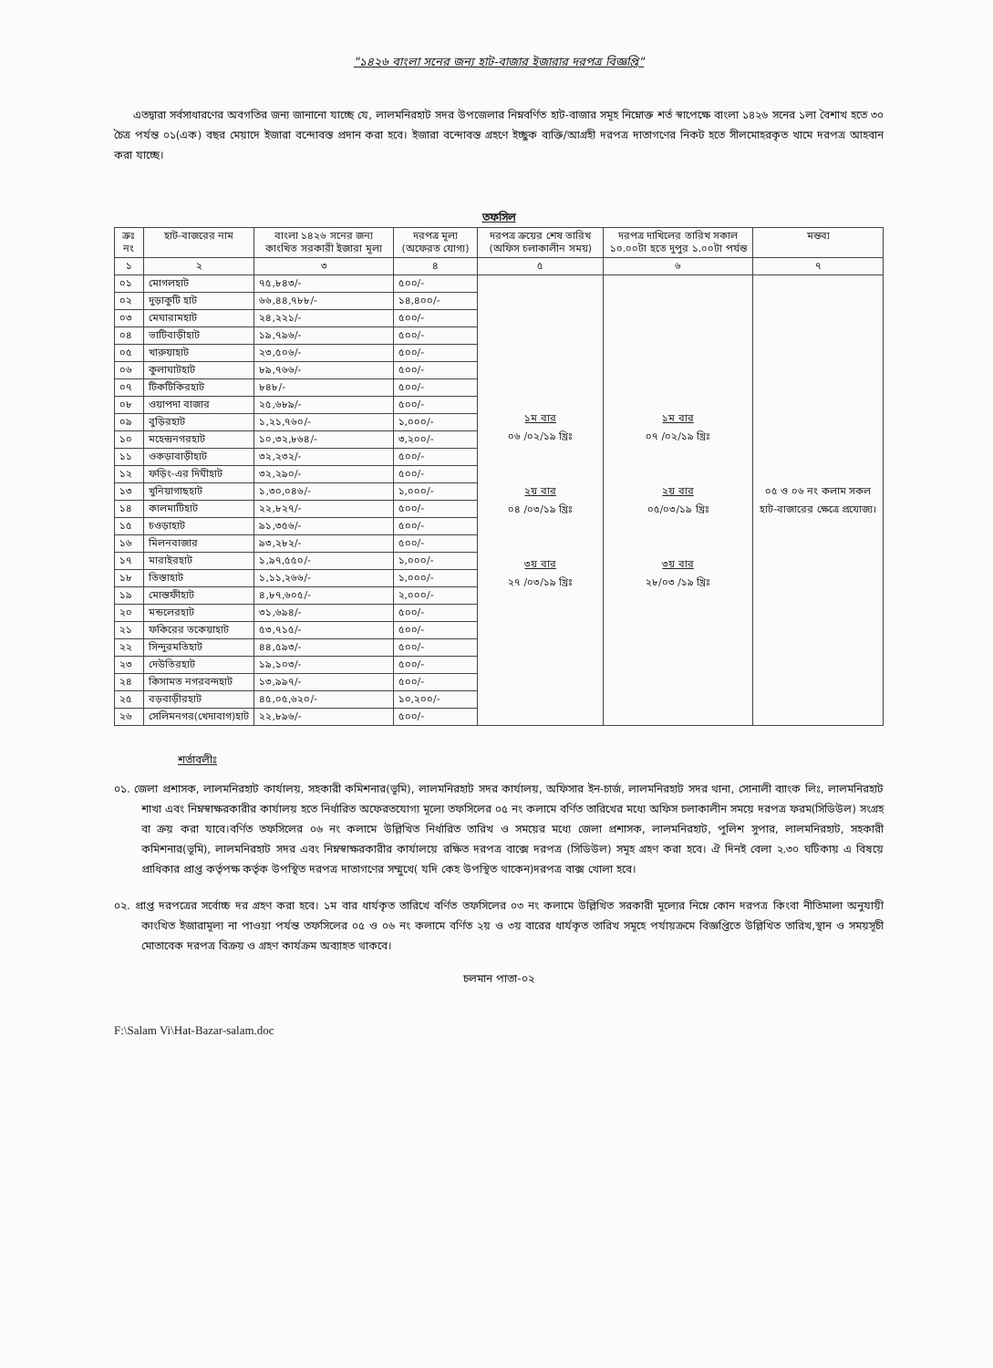"১৪২৬ বাংলা সনের জন্য হাট-বাজার ইজারার দরপত্র বিজ্ঞপ্তি"
এতদ্বারা সর্বসাধারণের অবগতির জন্য জানানো যাচ্ছে যে, লালমনিরহাট সদর উপজেলার নিম্নবর্ণিত হাট-বাজার সমূহ নিম্নোক্ত শর্ত স্বাপেক্ষে বাংলা ১৪২৬ সনের ১লা বৈশাখ হতে ৩০ চৈত্র পর্যন্ত ০১(এক) বছর মেয়াদে ইজারা বন্দোবস্ত প্রদান করা হবে। ইজারা বন্দোবস্ত গ্রহণে ইচ্ছুক ব্যক্তি/আগ্রহী দরপত্র দাতাগণের নিকট হতে সীলমোহরকৃত খামে দরপত্র আহবান করা যাচ্ছে।
তফসিল
| ক্রঃ নং | হাট-বাজরের নাম | বাংলা ১৪২৬ সনের জন্য কাংখিত সরকারী ইজারা মূল্য | দরপত্র মূল্য (অফেরত যোগ্য) | দরপত্র ক্রয়ের শেষ তারিখ (অফিস চলাকালীন সময়) | দরপত্র দাখিলের তারিখ সকাল ১০.০০টা হতে দুপুর ১.০০টা পর্যন্ত | মন্তব্য |
| --- | --- | --- | --- | --- | --- | --- |
| ১ | ২ | ৩ | ৪ | ৫ | ৬ | ৭ |
| ০১ | মোগলহাট | ৭৫,৮৪৩/- | ৫০০/- | ১ম বার ০৬ /০২/১৯ খ্রিঃ ২য় বার ০৪ /০৩/১৯ খ্রিঃ ৩য় বার ২৭ /০৩/১৯ খ্রিঃ | ১ম বার ০৭ /০২/১৯ খ্রিঃ ২য় বার ০৫/০৩/১৯ খ্রিঃ ৩য় বার ২৮/০৩ /১৯ খ্রিঃ | ০৫ ও ০৬ নং কলাম সকল হাট-বাজারের ক্ষেত্রে প্রযোজ্য। |
| ০২ | দুড়াকুটি হাট | ৬৬,৪৪,৭৮৮/- | ১৪,৪০০/- | | | |
| ০৩ | মেঘারামহাট | ২৪,২২১/- | ৫০০/- | | | |
| ০৪ | ভাটিবাড়ীহাট | ১৯,৭৯৬/- | ৫০০/- | | | |
| ০৫ | খারুয়াহাট | ২৩,৫০৬/- | ৫০০/- | | | |
| ০৬ | কুলাঘাটহাট | ৮৯,৭৬৬/- | ৫০০/- | | | |
| ০৭ | টিকটিকিরহাট | ৮৪৮/- | ৫০০/- | | | |
| ০৮ | ওয়াপদা বাজার | ২৫,৬৮৯/- | ৫০০/- | | | |
| ০৯ | বুড়িরহাট | ১,২১,৭৬০/- | ১,০০০/- | | | |
| ১০ | মহেন্দ্রনগরহাট | ১০,৩২,৮৬৪/- | ৩,২০০/- | | | |
| ১১ | ওকড়াবাড়ীহাট | ৩২,২৩২/- | ৫০০/- | | | |
| ১২ | ফড়িং-এর দিঘীহাট | ৩২,২৯০/- | ৫০০/- | | | |
| ১৩ | খুনিয়াগাছহাট | ১,৩০,০৪৬/- | ১,০০০/- | | | |
| ১৪ | কালমাটিহাট | ২২,৮২৭/- | ৫০০/- | | | |
| ১৫ | চওড়াহাট | ৯১,৩৫৬/- | ৫০০/- | | | |
| ১৬ | মিলনবাজার | ৯৩,২৮২/- | ৫০০/- | | | |
| ১৭ | মারাইরহাট | ১,৯৭,৫৫০/- | ১,০০০/- | | | |
| ১৮ | তিস্তাহাট | ১,১১,২৬৬/- | ১,০০০/- | | | |
| ১৯ | মোস্তফীহাট | ৪,৮৭,৬০৫/- | ২,০০০/- | | | |
| ২০ | মন্ডলেরহাট | ৩১,৬৯৪/- | ৫০০/- | | | |
| ২১ | ফকিরের তকেয়াহাট | ৫৩,৭১৫/- | ৫০০/- | | | |
| ২২ | সিন্দুরমতিহাট | ৪৪,৫৯৩/- | ৫০০/- | | | |
| ২৩ | দেউতিরহাট | ১৯,১০৩/- | ৫০০/- | | | |
| ২৪ | কিসামত নগরবন্দহাট | ১৩,৯৯৭/- | ৫০০/- | | | |
| ২৫ | বড়বাড়ীরহাট | ৪৫,০৫,৬২০/- | ১০,২০০/- | | | |
| ২৬ | সেলিমনগর(খেদাবাগ)হাট | ২২,৮৯৬/- | ৫০০/- | | | |
শর্তাবলীঃ
০১. জেলা প্রশাসক, লালমনিরহাট কার্যালয়, সহকারী কমিশনার(ভূমি), লালমনিরহাট সদর কার্যালয়, অফিসার ইন-চার্জ, লালমনিরহাট সদর থানা, সোনালী ব্যাংক লিঃ, লালমনিরহাট শাখা এবং নিম্নস্বাক্ষরকারীর কার্যালয় হতে নির্ধারিত অফেরতযোগ্য মূল্যে তফসিলের ০৫ নং কলামে বর্ণিত তারিখের মধ্যে অফিস চলাকালীন সময়ে দরপত্র ফরম(সিডিউল) সংগ্রহ বা ক্রয় করা যাবে।বর্ণিত তফসিলের ০৬ নং কলামে উল্লিখিত নির্ধারিত তারিখ ও সময়ের মধ্যে জেলা প্রশাসক, লালমনিরহাট, পুলিশ সুপার, লালমনিরহাট, সহকারী কমিশনার(ভূমি), লালমনিরহাট সদর এবং নিম্নস্বাক্ষরকারীর কার্যালয়ে রক্ষিত দরপত্র বাক্সে দরপত্র (সিডিউল) সমূহ গ্রহণ করা হবে। ঐ দিনই বেলা ২.৩০ ঘটিকায় এ বিষয়ে প্রাধিকার প্রাপ্ত কর্তৃপক্ষ কর্তৃক উপস্থিত দরপত্র দাতাগণের সম্মুখে( যদি কেহ উপস্থিত থাকেন)দরপত্র বাক্স খোলা হবে।
০২. প্রাপ্ত দরপত্রের সর্বোচ্চ দর গ্রহণ করা হবে। ১ম বার ধার্যকৃত তারিখে বর্ণিত তফসিলের ০৩ নং কলামে উল্লিখিত সরকারী মূল্যের নিম্নে কোন দরপত্র কিংবা নীতিমালা অনুযায়ী কাংখিত ইজারামূল্য না পাওয়া পর্যন্ত তফসিলের ০৫ ও ০৬ নং কলামে বর্ণিত ২য় ও ৩য় বারের ধার্যকৃত তারিখ সমূহে পর্যায়ক্রমে বিজ্ঞপ্তিতে উল্লিখিত তারিখ,স্থান ও সময়সূচী মোতাবেক দরপত্র বিক্রয় ও গ্রহণ কার্যক্রম অব্যাহত থাকবে।
চলমান পাতা-০২
F:\Salam Vi\Hat-Bazar-salam.doc